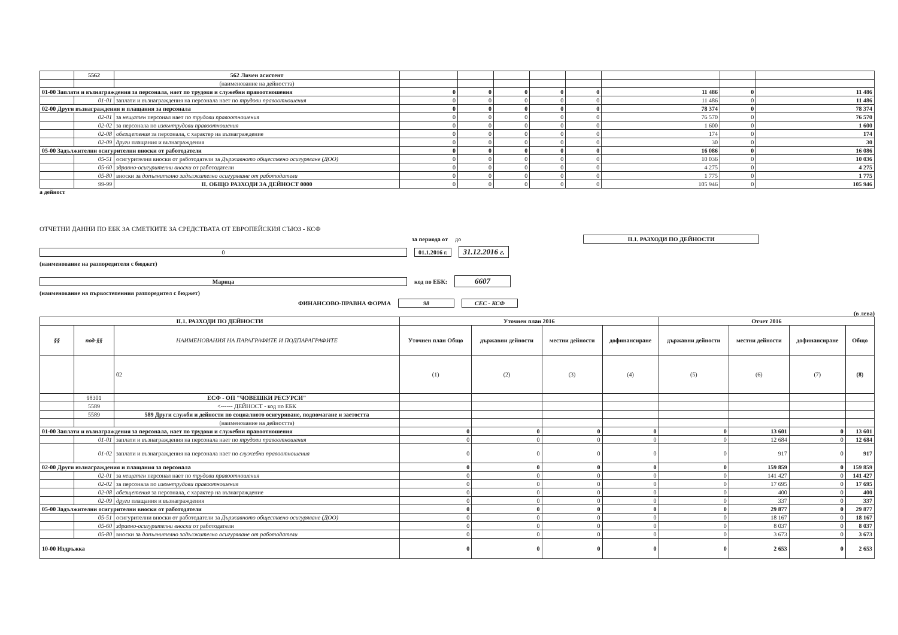| | 5562 | 562 Личен асистент | | | | | | | | |
| | | (наименование на дейността) | | | | | | | | |
| 01-00 Заплати и възнаграждения за персонала, нает по трудови и служебни правоотношения | | | 0 | 0 | 0 | 0 | 0 | 11 486 | 0 | 11 486 |
| | 01-01 | заплати и възнаграждения на персонала нает по трудови правоотношения | 0 | 0 | 0 | 0 | 0 | 11 486 | 0 | 11 486 |
| 02-00 Други възнаграждения и плащания за персонала | | | 0 | 0 | 0 | 0 | 0 | 78 374 | 0 | 78 374 |
| | 02-01 | за нещатен персонал нает по трудови правоотношения | 0 | 0 | 0 | 0 | 0 | 76 570 | 0 | 76 570 |
| | 02-02 | за персонала по извънтрудови правоотношения | 0 | 0 | 0 | 0 | 0 | 1 600 | 0 | 1 600 |
| | 02-08 | обезщетения за персонала, с характер на възнаграждение | 0 | 0 | 0 | 0 | 0 | 174 | 0 | 174 |
| | 02-09 | други плащания и възнаграждения | 0 | 0 | 0 | 0 | 0 | 30 | 0 | 30 |
| 05-00 Задължителни осигурителни вноски от работодатели | | | 0 | 0 | 0 | 0 | 0 | 16 086 | 0 | 16 086 |
| | 05-51 | осигурителни вноски от работодатели за Държавното обществено осигуряване (ДОО) | 0 | 0 | 0 | 0 | 0 | 10 036 | 0 | 10 036 |
| | 05-60 | здравно-осигурителни вноски от работодатели | 0 | 0 | 0 | 0 | 0 | 4 275 | 0 | 4 275 |
| | 05-80 | вноски за допълнително задължително осигуряване от работодатели | 0 | 0 | 0 | 0 | 0 | 1 775 | 0 | 1 775 |
| | 99-99 | II. ОБЩО РАЗХОДИ ЗА ДЕЙНОСТ 0000 | 0 | 0 | 0 | 0 | 0 | 105 946 | 0 | 105 946 |
а дейност
ОТЧЕТНИ ДАННИ ПО ЕБК ЗА СМЕТКИТЕ ЗА СРЕДСТВАТА ОТ ЕВРОПЕЙСКИЯ СЪЮЗ - КСФ
за периода от до II.1. РАЗХОДИ ПО ДЕЙНОСТИ
0 01.1.2016 г. 31.12.2016 г.
(наименование на разпоредителя с бюджет)
Марица код по ЕБК: 6607
(наименование на първостепенния разпоредител с бюджет)
ФИНАНСОВО-ПРАВНА ФОРМА 98 СЕС - КСФ
(в лева)
| II.1. РАЗХОДИ ПО ДЕЙНОСТИ | | | Уточнен план 2016 | | | | Отчет 2016 | | | |
| --- | --- | --- | --- | --- | --- | --- | --- | --- | --- | --- |
| §§ | под-§§ | НАИМЕНОВАНИЯ НА ПАРАГРАФИТЕ И ПОДПАРАГРАФИТЕ | Уточнен план Общо | държавни дейности | местни дейности | дофинансиране | държавни дейности | местни дейности | дофинансиране | Общо |
| | | 02 | (1) | (2) | (3) | (4) | (5) | (6) | (7) | (8) |
| | 98301 | ЕСФ - ОП "ЧОВЕШКИ РЕСУРСИ" | | | | | | | | |
| | 5589 | <------ ДЕЙНОСТ - код по ЕБК | | | | | | | | |
| | 5589 | 589 Други служби и дейности по социалното осигуряване, подпомагане и заетостта | | | | | | | | |
| | | (наименование на дейността) | | | | | | | | |
| 01-00 Заплати и възнаграждения за персонала, нает по трудови и служебни правоотношения | | | 0 | 0 | 0 | 0 | 0 | 13 601 | 0 | 13 601 |
| | 01-01 | заплати и възнаграждения на персонала нает по трудови правоотношения | 0 | 0 | 0 | 0 | 0 | 12 684 | 0 | 12 684 |
| | 01-02 | заплати и възнаграждения на персонала нает по служебни правоотношения | 0 | 0 | 0 | 0 | 0 | 917 | 0 | 917 |
| 02-00 Други възнаграждения и плащания за персонала | | | 0 | 0 | 0 | 0 | 0 | 159 859 | 0 | 159 859 |
| | 02-01 | за нещатен персонал нает по трудови правоотношения | 0 | 0 | 0 | 0 | 0 | 141 427 | 0 | 141 427 |
| | 02-02 | за персонала по извънтрудови правоотношения | 0 | 0 | 0 | 0 | 0 | 17 695 | 0 | 17 695 |
| | 02-08 | обезщетения за персонала, с характер на възнаграждение | 0 | 0 | 0 | 0 | 0 | 400 | 0 | 400 |
| | 02-09 | други плащания и възнаграждения | 0 | 0 | 0 | 0 | 0 | 337 | 0 | 337 |
| 05-00 Задължителни осигурителни вноски от работодатели | | | 0 | 0 | 0 | 0 | 0 | 29 877 | 0 | 29 877 |
| | 05-51 | осигурителни вноски от работодатели за Държавното обществено осигуряване (ДОО) | 0 | 0 | 0 | 0 | 0 | 18 167 | 0 | 18 167 |
| | 05-60 | здравно-осигурителни вноски от работодатели | 0 | 0 | 0 | 0 | 0 | 8 037 | 0 | 8 037 |
| | 05-80 | вноски за допълнително задължително осигуряване от работодатели | 0 | 0 | 0 | 0 | 0 | 3 673 | 0 | 3 673 |
| 10-00 Издръжка | | | 0 | 0 | 0 | 0 | 0 | 2 653 | 0 | 2 653 |